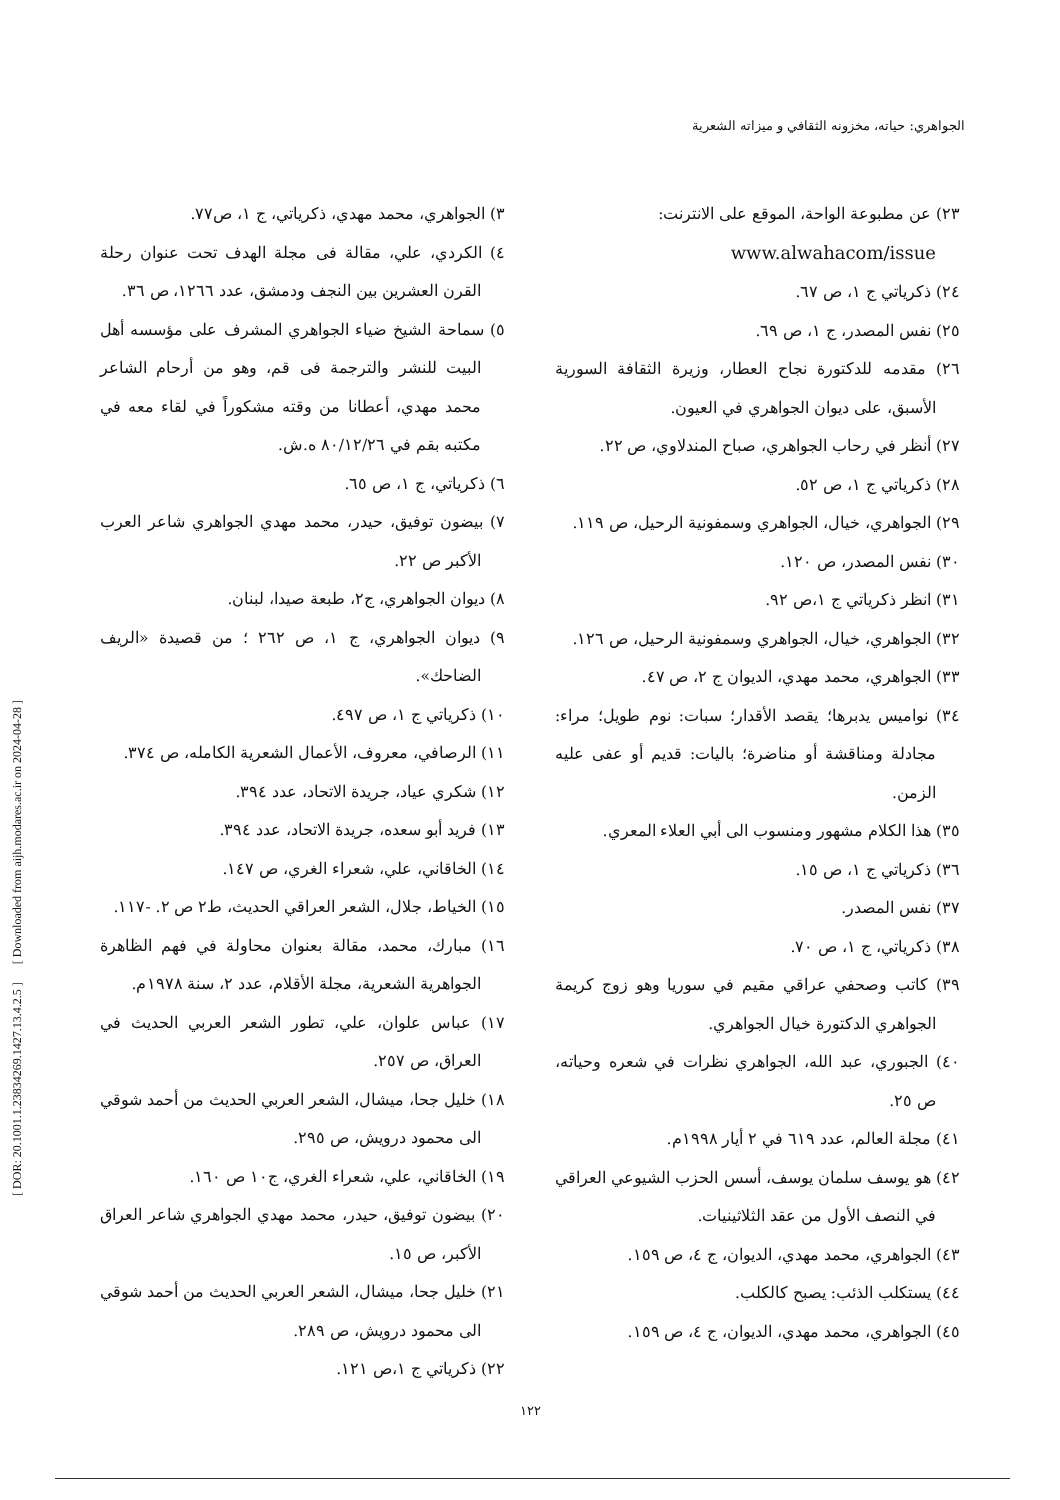الجواهري: حياته، مخزونه الثقافي و ميزاته الشعرية
[ DOR: 20.1001.1.23834269.1427.13.4.2.5 ] [ Downloaded from aijh.modares.ac.ir on 2024-04-28 ]
٣) الجواهري، محمد مهدي، ذكرياتي، ج ١، ص٧٧.
٤) الكردي، علي، مقالة فى مجلة الهدف تحت عنوان رحلة القرن العشرين بين النجف ودمشق، عدد ١٢٦٦، ص ٣٦.
٥) سماحة الشيخ ضياء الجواهري المشرف على مؤسسه أهل البيت للنشر والترجمة فى قم، وهو من أرحام الشاعر محمد مهدي، أعطانا من وقته مشكوراً في لقاء معه في مكتبه بقم في ٨٠/١٢/٢٦ ه.ش.
٦) ذكرياتي، ج ١، ص ٦٥.
٧) بيضون توفيق، حيدر، محمد مهدي الجواهري شاعر العرب الأكبر ص ٢٢.
٨) ديوان الجواهري، ج٢، طبعة صيدا، لبنان.
٩) ديوان الجواهري، ج ١، ص ٢٦٢ ؛ من قصيدة «الريف الضاحك».
١٠) ذكرياتي ج ١، ص ٤٩٧.
١١) الرصافي، معروف، الأعمال الشعرية الكامله، ص ٣٧٤.
١٢) شكري عياد، جريدة الاتحاد، عدد ٣٩٤.
١٣) فريد أبو سعده، جريدة الاتحاد، عدد ٣٩٤.
١٤) الخاقاني، علي، شعراء الغري، ص ١٤٧.
١٥) الخياط، جلال، الشعر العراقي الحديث، ط٢ ص ٢. -١١٧.
١٦) مبارك، محمد، مقالة بعنوان محاولة في فهم الظاهرة الجواهرية الشعرية، مجلة الأقلام، عدد ٢، سنة ١٩٧٨م.
١٧) عباس علوان، علي، تطور الشعر العربي الحديث في العراق، ص ٢٥٧.
١٨) خليل جحا، ميشال، الشعر العربي الحديث من أحمد شوقي الى محمود درويش، ص ٢٩٥.
١٩) الخاقاني، علي، شعراء الغري، ج١٠ ص ١٦٠.
٢٠) بيضون توفيق، حيدر، محمد مهدي الجواهري شاعر العراق الأكبر، ص ١٥.
٢١) خليل جحا، ميشال، الشعر العربي الحديث من أحمد شوقي الى محمود درويش، ص ٢٨٩.
٢٢) ذكرياتي ج ١،ص ١٢١.
٢٣) عن مطبوعة الواحة، الموقع على الانترنت:
www.alwahacom/issue
٢٤) ذكرياتي ج ١، ص ٦٧.
٢٥) نفس المصدر، ج ١، ص ٦٩.
٢٦) مقدمه للدكتورة نجاح العطار، وزيرة الثقافة السورية الأسبق، على ديوان الجواهري في العيون.
٢٧) أنظر في رحاب الجواهري، صباح المندلاوي، ص ٢٢.
٢٨) ذكرياتي ج ١، ص ٥٢.
٢٩) الجواهري، خيال، الجواهري وسمفونية الرحيل، ص ١١٩.
٣٠) نفس المصدر، ص ١٢٠.
٣١) انظر ذكرياتي ج ١،ص ٩٢.
٣٢) الجواهري، خيال، الجواهري وسمفونية الرحيل، ص ١٢٦.
٣٣) الجواهري، محمد مهدي، الديوان ج ٢، ص ٤٧.
٣٤) نواميس يدبرها؛ يقصد الأقدار؛ سبات: نوم طويل؛ مراء: مجادلة ومناقشة أو مناضرة؛ باليات: قديم أو عفى عليه الزمن.
٣٥) هذا الكلام مشهور ومنسوب الى أبي العلاء المعري.
٣٦) ذكرياتي ج ١، ص ١٥.
٣٧) نفس المصدر.
٣٨) ذكرياتي، ج ١، ص ٧٠.
٣٩) كاتب وصحفي عراقي مقيم في سوريا وهو زوج كريمة الجواهري الدكتورة خيال الجواهري.
٤٠) الجبوري، عبد الله، الجواهري نظرات في شعره وحياته، ص ٢٥.
٤١) مجلة العالم، عدد ٦١٩ في ٢ أيار ١٩٩٨م.
٤٢) هو يوسف سلمان يوسف، أسس الحزب الشيوعي العراقي في النصف الأول من عقد الثلاثينيات.
٤٣) الجواهري، محمد مهدي، الديوان، ج ٤، ص ١٥٩.
٤٤) يستكلب الذئب: يصبح كالكلب.
٤٥) الجواهري، محمد مهدي، الديوان، ج ٤، ص ١٥٩.
١٢٢